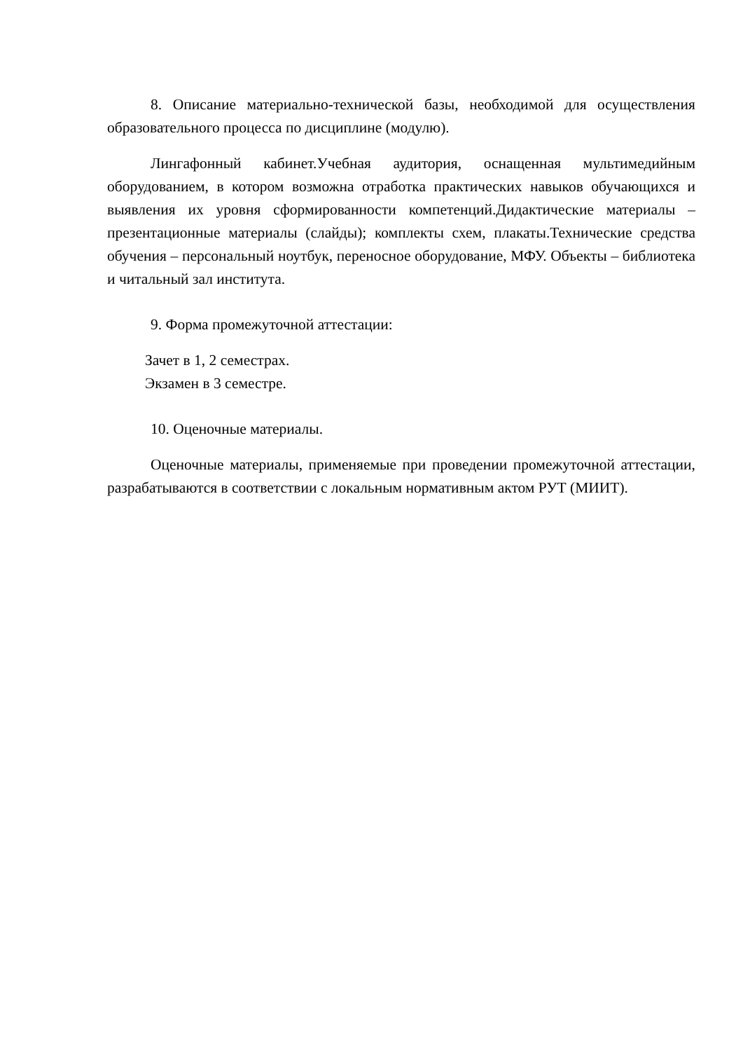8. Описание материально-технической базы, необходимой для осуществления образовательного процесса по дисциплине (модулю).
Лингафонный кабинет.Учебная аудитория, оснащенная мультимедийным оборудованием, в котором возможна отработка практических навыков обучающихся и выявления их уровня сформированности компетенций.Дидактические материалы – презентационные материалы (слайды); комплекты схем, плакаты.Технические средства обучения – персональный ноутбук, переносное оборудование, МФУ. Объекты – библиотека и читальный зал института.
9. Форма промежуточной аттестации:
Зачет в 1, 2 семестрах.
Экзамен в 3 семестре.
10. Оценочные материалы.
Оценочные материалы, применяемые при проведении промежуточной аттестации, разрабатываются в соответствии с локальным нормативным актом РУТ (МИИТ).